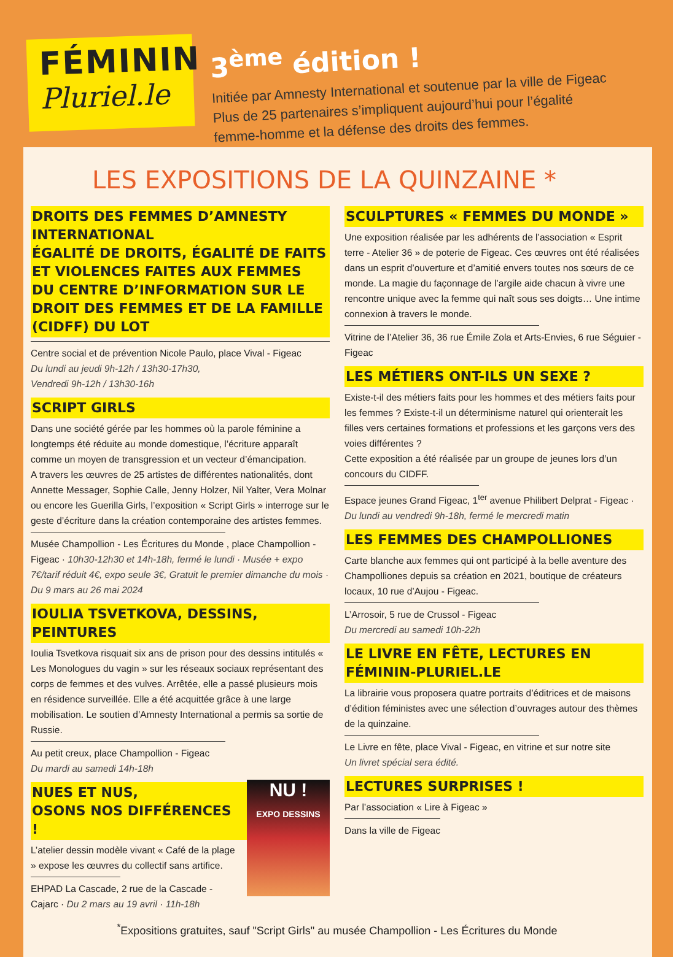FÉMININ
Pluriel.le
3<sup>ème</sup> édition !
Initiée par Amnesty International et soutenue par la ville de Figeac
Plus de 25 partenaires s’impliquent aujourd’hui pour l’égalité
femme-homme et la défense des droits des femmes.
LES EXPOSITIONS DE LA QUINZAINE *
DROITS DES FEMMES D’AMNESTY INTERNATIONAL
ÉGALITÉ DE DROITS, ÉGALITÉ DE FAITS ET VIOLENCES FAITES AUX FEMMES
DU CENTRE D’INFORMATION SUR LE DROIT DES FEMMES ET DE LA FAMILLE (CIDFF) DU LOT
Centre social et de prévention Nicole Paulo, place Vival - Figeac
Du lundi au jeudi 9h-12h / 13h30-17h30,
Vendredi 9h-12h / 13h30-16h
SCRIPT GIRLS
Dans une société gérée par les hommes où la parole féminine a longtemps été réduite au monde domestique, l’écriture apparaît comme un moyen de transgression et un vecteur d’émancipation.
A travers les œuvres de 25 artistes de différentes nationalités, dont Annette Messager, Sophie Calle, Jenny Holzer, Nil Yalter, Vera Molnar ou encore les Guerilla Girls, l’exposition « Script Girls » interroge sur le geste d’écriture dans la création contemporaine des artistes femmes.
Musée Champollion - Les Écritures du Monde , place Champollion - Figeac · 10h30-12h30 et 14h-18h, fermé le lundi · Musée + expo 7€/tarif réduit 4€, expo seule 3€, Gratuit le premier dimanche du mois · Du 9 mars au 26 mai 2024
IOULIA TSVETKOVA, DESSINS, PEINTURES
Ioulia Tsvetkova risquait six ans de prison pour des dessins intitulés « Les Monologues du vagin » sur les réseaux sociaux représentant des corps de femmes et des vulves. Arrêtée, elle a passé plusieurs mois en résidence surveillée. Elle a été acquittée grâce à une large mobilisation. Le soutien d’Amnesty International a permis sa sortie de Russie.
Au petit creux, place Champollion - Figeac
Du mardi au samedi 14h-18h
NU !
EXPO DESSINS
NUES ET NUS,
OSONS NOS DIFFÉRENCES !
L’atelier dessin modèle vivant « Café de la plage » expose les œuvres du collectif sans artifice.
EHPAD La Cascade, 2 rue de la Cascade - Cajarc · Du 2 mars au 19 avril · 11h-18h
SCULPTURES « FEMMES DU MONDE »
Une exposition réalisée par les adhérents de l’association « Esprit terre - Atelier 36 » de poterie de Figeac. Ces œuvres ont été réalisées dans un esprit d’ouverture et d’amitié envers toutes nos sœurs de ce monde. La magie du façonnage de l’argile aide chacun à vivre une rencontre unique avec la femme qui naît sous ses doigts… Une intime connexion à travers le monde.
Vitrine de l’Atelier 36, 36 rue Émile Zola et Arts-Envies, 6 rue Séguier - Figeac
LES MÉTIERS ONT-ILS UN SEXE ?
Existe-t-il des métiers faits pour les hommes et des métiers faits pour les femmes ? Existe-t-il un déterminisme naturel qui orienterait les filles vers certaines formations et professions et les garçons vers des voies différentes ?
Cette exposition a été réalisée par un groupe de jeunes lors d’un concours du CIDFF.
Espace jeunes Grand Figeac, 1<sup>ter</sup> avenue Philibert Delprat - Figeac · Du lundi au vendredi 9h-18h, fermé le mercredi matin
LES FEMMES DES CHAMPOLLIONES
Carte blanche aux femmes qui ont participé à la belle aventure des Champolliones depuis sa création en 2021, boutique de créateurs locaux, 10 rue d’Aujou - Figeac.
L’Arrosoir, 5 rue de Crussol - Figeac
Du mercredi au samedi 10h-22h
LE LIVRE EN FÊTE, LECTURES EN FÉMININ-PLURIEL.LE
La librairie vous proposera quatre portraits d’éditrices et de maisons d’édition féministes avec une sélection d’ouvrages autour des thèmes de la quinzaine.
Le Livre en fête, place Vival - Figeac, en vitrine et sur notre site
Un livret spécial sera édité.
LECTURES SURPRISES !
Par l’association « Lire à Figeac »
Dans la ville de Figeac
<sup>*</sup> Expositions gratuites, sauf "Script Girls" au musée Champollion - Les Écritures du Monde